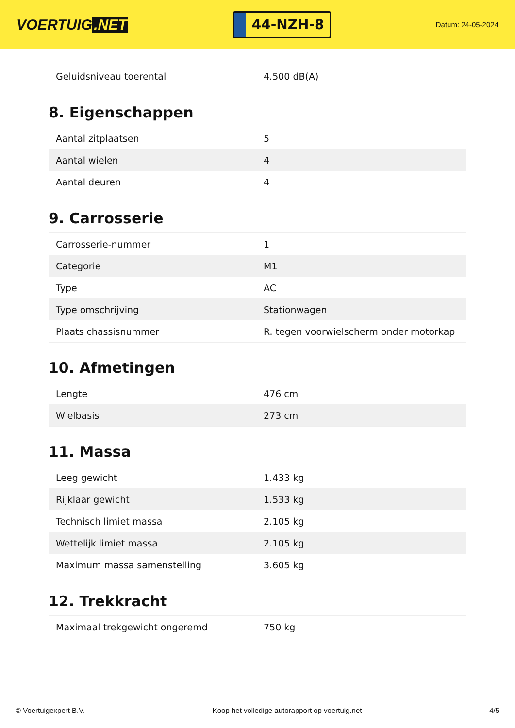VOERTUIG.NET
44-NZH-8
Datum: 24-05-2024
| Geluidsniveau toerental | 4.500 dB(A) |
8. Eigenschappen
| Aantal zitplaatsen | 5 |
| Aantal wielen | 4 |
| Aantal deuren | 4 |
9. Carrosserie
| Carrosserie-nummer | 1 |
| Categorie | M1 |
| Type | AC |
| Type omschrijving | Stationwagen |
| Plaats chassisnummer | R. tegen voorwielscherm onder motorkap |
10. Afmetingen
| Lengte | 476 cm |
| Wielbasis | 273 cm |
11. Massa
| Leeg gewicht | 1.433 kg |
| Rijklaar gewicht | 1.533 kg |
| Technisch limiet massa | 2.105 kg |
| Wettelijk limiet massa | 2.105 kg |
| Maximum massa samenstelling | 3.605 kg |
12. Trekkracht
| Maximaal trekgewicht ongeremd | 750 kg |
© Voertuigexpert B.V. Koop het volledige autorapport op voertuig.net 4/5